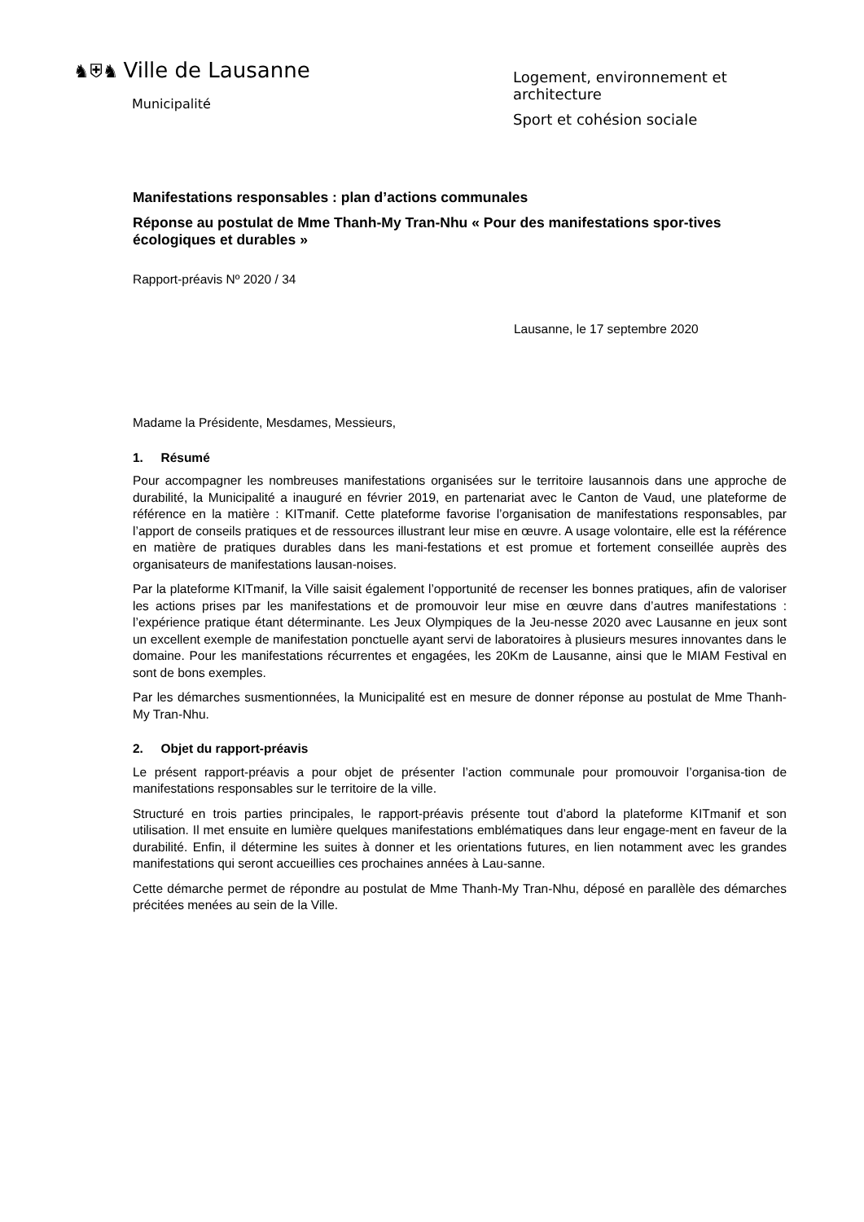♞⛨♞ Ville de Lausanne
Municipalité
Logement, environnement et
architecture
Sport et cohésion sociale
Manifestations responsables : plan d’actions communales
Réponse au postulat de Mme Thanh-My Tran-Nhu « Pour des manifestations spor-tives écologiques et durables »
Rapport-préavis Nº 2020 / 34
Lausanne, le 17 septembre 2020
Madame la Présidente, Mesdames, Messieurs,
1. Résumé
Pour accompagner les nombreuses manifestations organisées sur le territoire lausannois dans une approche de durabilité, la Municipalité a inauguré en février 2019, en partenariat avec le Canton de Vaud, une plateforme de référence en la matière : KITmanif. Cette plateforme favorise l’organisation de manifestations responsables, par l’apport de conseils pratiques et de ressources illustrant leur mise en œuvre. A usage volontaire, elle est la référence en matière de pratiques durables dans les mani-festations et est promue et fortement conseillée auprès des organisateurs de manifestations lausan-noises.
Par la plateforme KITmanif, la Ville saisit également l’opportunité de recenser les bonnes pratiques, afin de valoriser les actions prises par les manifestations et de promouvoir leur mise en œuvre dans d’autres manifestations : l’expérience pratique étant déterminante. Les Jeux Olympiques de la Jeu-nesse 2020 avec Lausanne en jeux sont un excellent exemple de manifestation ponctuelle ayant servi de laboratoires à plusieurs mesures innovantes dans le domaine. Pour les manifestations récurrentes et engagées, les 20Km de Lausanne, ainsi que le MIAM Festival en sont de bons exemples.
Par les démarches susmentionnées, la Municipalité est en mesure de donner réponse au postulat de Mme Thanh-My Tran-Nhu.
2. Objet du rapport-préavis
Le présent rapport-préavis a pour objet de présenter l’action communale pour promouvoir l’organisa-tion de manifestations responsables sur le territoire de la ville.
Structuré en trois parties principales, le rapport-préavis présente tout d’abord la plateforme KITmanif et son utilisation. Il met ensuite en lumière quelques manifestations emblématiques dans leur engage-ment en faveur de la durabilité. Enfin, il détermine les suites à donner et les orientations futures, en lien notamment avec les grandes manifestations qui seront accueillies ces prochaines années à Lau-sanne.
Cette démarche permet de répondre au postulat de Mme Thanh-My Tran-Nhu, déposé en parallèle des démarches précitées menées au sein de la Ville.